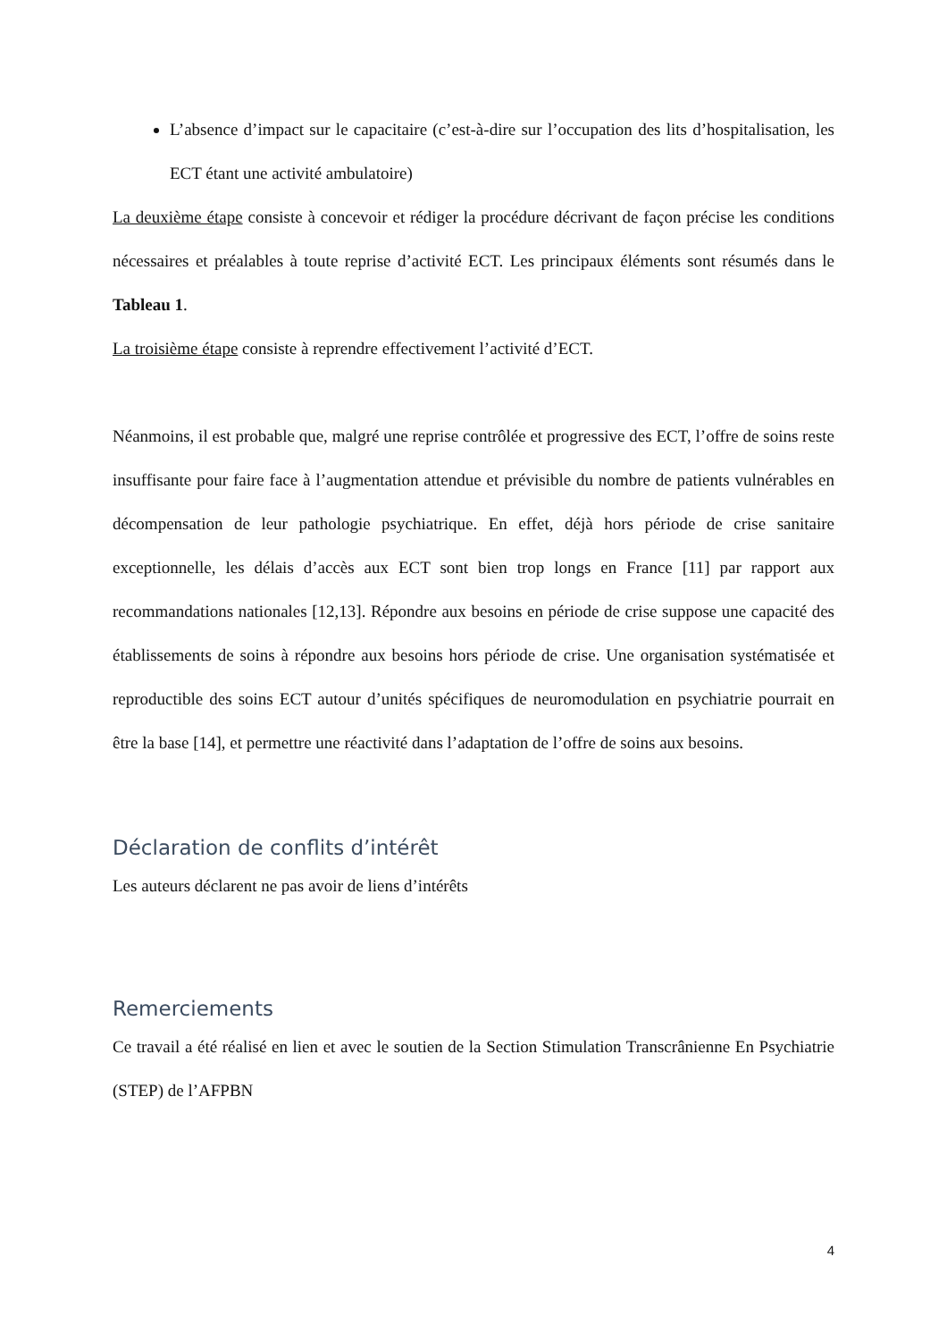L’absence d’impact sur le capacitaire (c’est-à-dire sur l’occupation des lits d’hospitalisation, les ECT étant une activité ambulatoire)
La deuxième étape consiste à concevoir et rédiger la procédure décrivant de façon précise les conditions nécessaires et préalables à toute reprise d’activité ECT. Les principaux éléments sont résumés dans le Tableau 1.
La troisième étape consiste à reprendre effectivement l’activité d’ECT.
Néanmoins, il est probable que, malgré une reprise contrôlée et progressive des ECT, l’offre de soins reste insuffisante pour faire face à l’augmentation attendue et prévisible du nombre de patients vulnérables en décompensation de leur pathologie psychiatrique. En effet, déjà hors période de crise sanitaire exceptionnelle, les délais d’accès aux ECT sont bien trop longs en France [11] par rapport aux recommandations nationales [12,13]. Répondre aux besoins en période de crise suppose une capacité des établissements de soins à répondre aux besoins hors période de crise. Une organisation systématisée et reproductible des soins ECT autour d’unités spécifiques de neuromodulation en psychiatrie pourrait en être la base [14], et permettre une réactivité dans l’adaptation de l’offre de soins aux besoins.
Déclaration de conflits d’intérêt
Les auteurs déclarent ne pas avoir de liens d’intérêts
Remerciements
Ce travail a été réalisé en lien et avec le soutien de la Section Stimulation Transcrânienne En Psychiatrie (STEP) de l’AFPBN
4